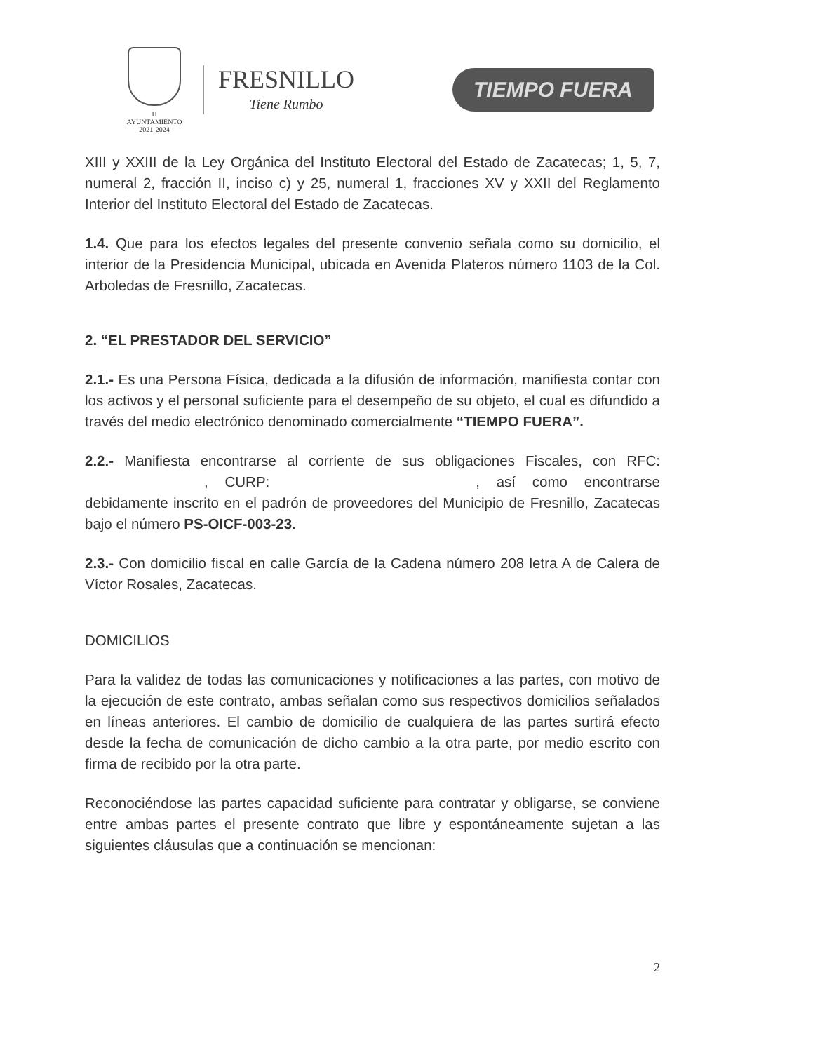H AYUNTAMIENTO
2021-2024
FRESNILLO
Tiene Rumbo
TIEMPO FUERA
XIII y XXIII de la Ley Orgánica del Instituto Electoral del Estado de Zacatecas; 1, 5, 7, numeral 2, fracción II, inciso c) y 25, numeral 1, fracciones XV y XXII del Reglamento Interior del Instituto Electoral del Estado de Zacatecas.
1.4. Que para los efectos legales del presente convenio señala como su domicilio, el interior de la Presidencia Municipal, ubicada en Avenida Plateros número 1103 de la Col. Arboledas de Fresnillo, Zacatecas.
2. “EL PRESTADOR DEL SERVICIO”
2.1.- Es una Persona Física, dedicada a la difusión de información, manifiesta contar con los activos y el personal suficiente para el desempeño de su objeto, el cual es difundido a través del medio electrónico denominado comercialmente “TIEMPO FUERA”.
2.2.- Manifiesta encontrarse al corriente de sus obligaciones Fiscales, con RFC: , CURP: , así como encontrarse debidamente inscrito en el padrón de proveedores del Municipio de Fresnillo, Zacatecas bajo el número PS-OICF-003-23.
2.3.- Con domicilio fiscal en calle García de la Cadena número 208 letra A de Calera de Víctor Rosales, Zacatecas.
DOMICILIOS
Para la validez de todas las comunicaciones y notificaciones a las partes, con motivo de la ejecución de este contrato, ambas señalan como sus respectivos domicilios señalados en líneas anteriores. El cambio de domicilio de cualquiera de las partes surtirá efecto desde la fecha de comunicación de dicho cambio a la otra parte, por medio escrito con firma de recibido por la otra parte.
Reconociéndose las partes capacidad suficiente para contratar y obligarse, se conviene entre ambas partes el presente contrato que libre y espontáneamente sujetan a las siguientes cláusulas que a continuación se mencionan:
2